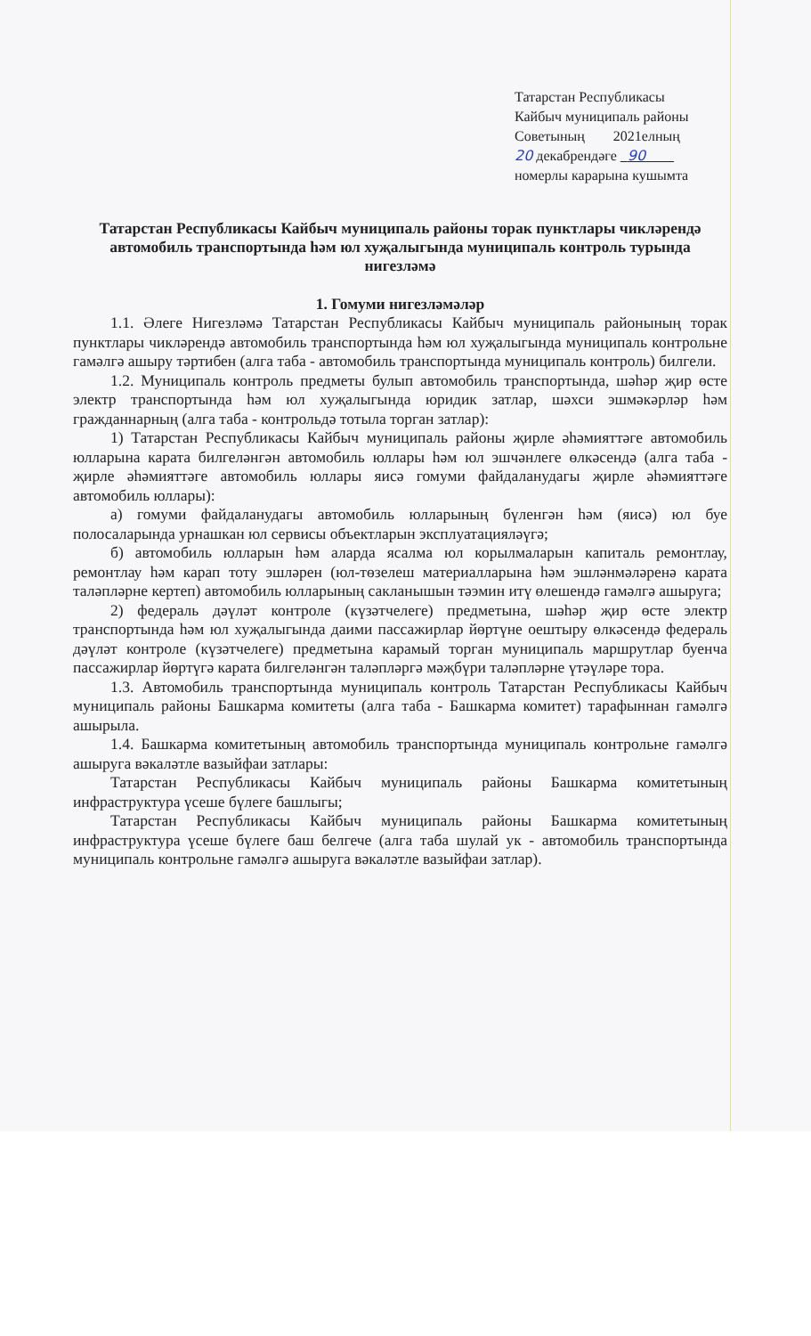Татарстан Республикасы
Кайбыч муниципаль районы
Советының 2021елның
20 декабрендәге 90
номерлы карарына кушымта
Татарстан Республикасы Кайбыч муниципаль районы торак пунктлары чикләрендә автомобиль транспортында һәм юл хуҗалыгында муниципаль контроль турында нигезләмә
1. Гомуми нигезләмәләр
1.1. Әлеге Нигезләмә Татарстан Республикасы Кайбыч муниципаль районының торак пунктлары чикләрендә автомобиль транспортында һәм юл хуҗалыгында муниципаль контрольне гамәлгә ашыру тәртибен (алга таба - автомобиль транспортында муниципаль контроль) билгели.
1.2. Муниципаль контроль предметы булып автомобиль транспортында, шәһәр җир өсте электр транспортында һәм юл хуҗалыгында юридик затлар, шәхси эшмәкәрләр һәм гражданнарның (алга таба - контрольдә тотыла торган затлар):
1) Татарстан Республикасы Кайбыч муниципаль районы җирле әһәмияттәге автомобиль юлларына карата билгеләнгән автомобиль юллары һәм юл эшчәнлеге өлкәсендә (алга таба - җирле әһәмияттәге автомобиль юллары яисә гомуми файдаланудагы җирле әһәмияттәге автомобиль юллары):
а) гомуми файдаланудагы автомобиль юлларының бүленгән һәм (яисә) юл буе полосаларында урнашкан юл сервисы объектларын эксплуатацияләүгә;
б) автомобиль юлларын һәм аларда ясалма юл корылмаларын капиталь ремонтлау, ремонтлау һәм карап тоту эшләрен (юл-төзелеш материалларына һәм эшләнмәләренә карата таләпләрне кертеп) автомобиль юлларының сакланышын тәэмин итү өлешендә гамәлгә ашыруга;
2) федераль дәүләт контроле (күзәтчелеге) предметына, шәһәр җир өсте электр транспортында һәм юл хуҗалыгында даими пассажирлар йөртүне оештыру өлкәсендә федераль дәүләт контроле (күзәтчелеге) предметына карамый торган муниципаль маршрутлар буенча пассажирлар йөртүгә карата билгеләнгән таләпләргә мәҗбүри таләпләрне үтәүләре тора.
1.3. Автомобиль транспортында муниципаль контроль Татарстан Республикасы Кайбыч муниципаль районы Башкарма комитеты (алга таба - Башкарма комитет) тарафыннан гамәлгә ашырыла.
1.4. Башкарма комитетының автомобиль транспортында муниципаль контрольне гамәлгә ашыруга вәкаләтле вазыйфаи затлары:
Татарстан Республикасы Кайбыч муниципаль районы Башкарма комитетының инфраструктура үсеше бүлеге башлыгы;
Татарстан Республикасы Кайбыч муниципаль районы Башкарма комитетының инфраструктура үсеше бүлеге баш белгече (алга таба шулай ук - автомобиль транспортында муниципаль контрольне гамәлгә ашыруга вәкаләтле вазыйфаи затлар).